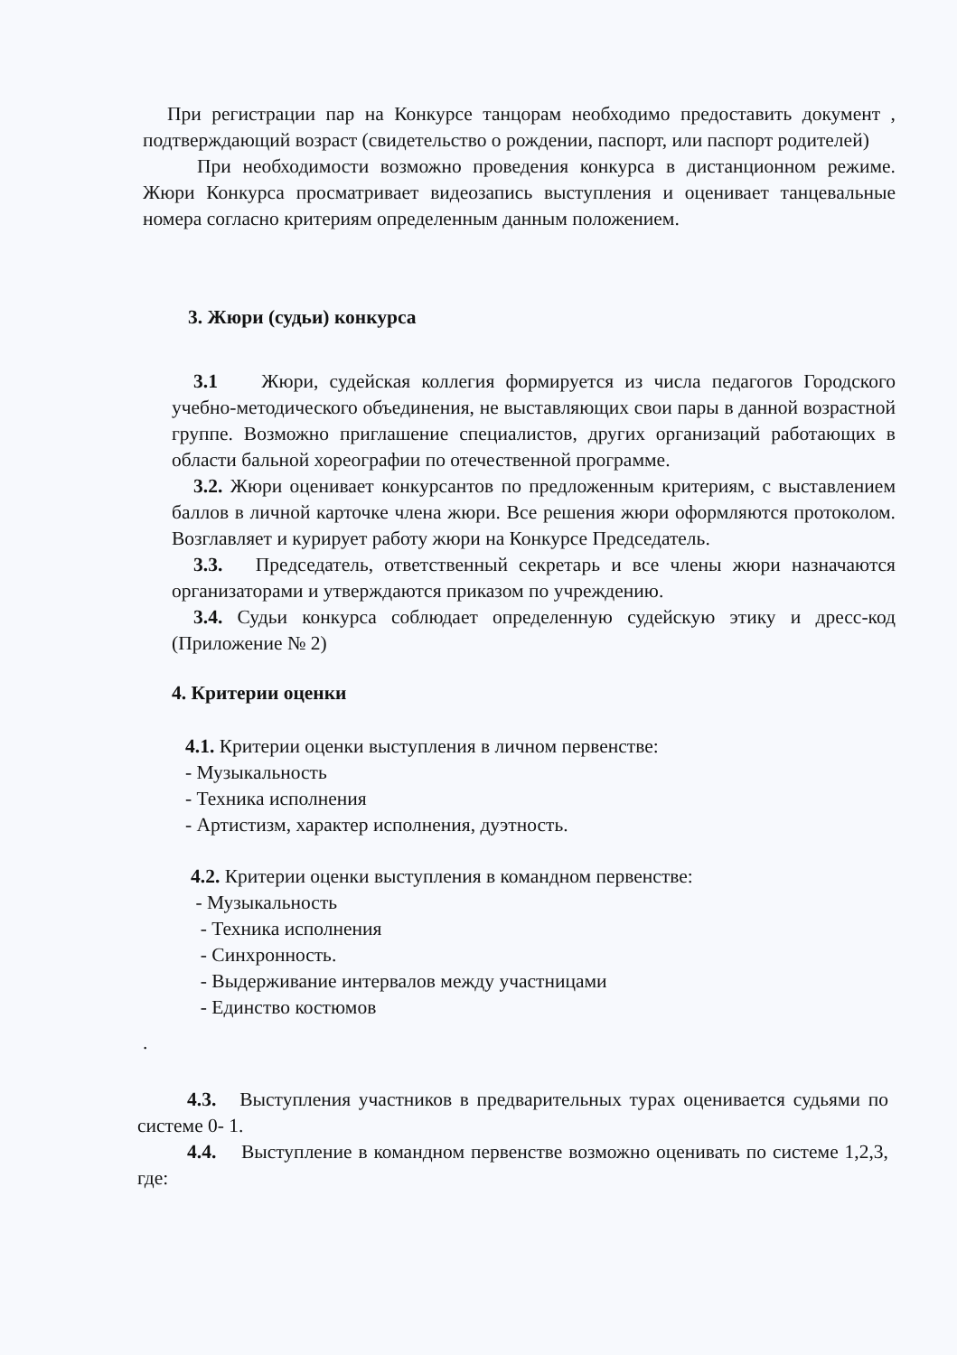При регистрации пар на Конкурсе танцорам необходимо предоставить документ , подтверждающий возраст (свидетельство о рождении, паспорт, или паспорт родителей)
При необходимости возможно проведения конкурса в дистанционном режиме. Жюри Конкурса просматривает видеозапись выступления и оценивает танцевальные номера согласно критериям определенным данным положением.
3. Жюри (судьи) конкурса
3.1 Жюри, судейская коллегия формируется из числа педагогов Городского учебно-методического объединения, не выставляющих свои пары в данной возрастной группе. Возможно приглашение специалистов, других организаций работающих в области бальной хореографии по отечественной программе.
3.2. Жюри оценивает конкурсантов по предложенным критериям, с выставлением баллов в личной карточке члена жюри. Все решения жюри оформляются протоколом. Возглавляет и курирует работу жюри на Конкурсе Председатель.
3.3. Председатель, ответственный секретарь и все члены жюри назначаются организаторами и утверждаются приказом по учреждению.
3.4. Судьи конкурса соблюдает определенную судейскую этику и дресс-код (Приложение № 2)
4. Критерии оценки
4.1. Критерии оценки выступления в личном первенстве:
- Музыкальность
- Техника исполнения
- Артистизм, характер исполнения, дуэтность.
4.2. Критерии оценки выступления в командном первенстве:
- Музыкальность
- Техника исполнения
- Синхронность.
- Выдерживание интервалов между участницами
- Единство костюмов
.
4.3. Выступления участников в предварительных турах оценивается судьями по системе 0- 1.
4.4. Выступление в командном первенстве возможно оценивать по системе 1,2,3, где: